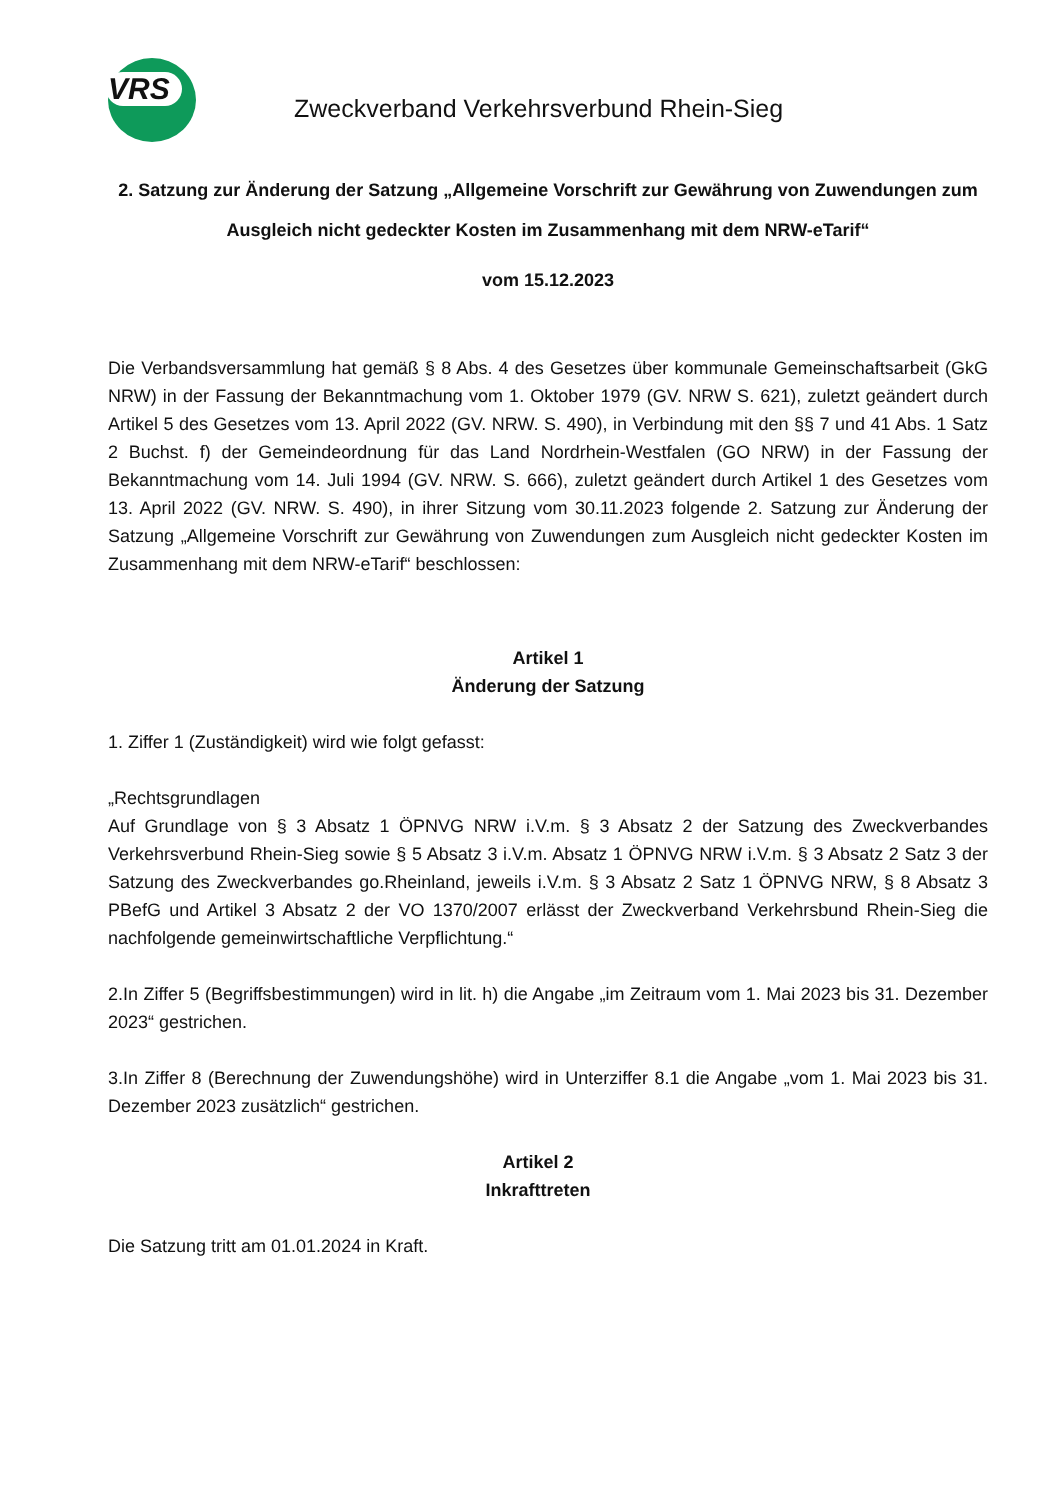VRS
Zweckverband Verkehrsverbund Rhein-Sieg
2. Satzung zur Änderung der Satzung „Allgemeine Vorschrift zur Gewährung von Zuwendungen zum Ausgleich nicht gedeckter Kosten im Zusammenhang mit dem NRW-eTarif“
vom 15.12.2023
Die Verbandsversammlung hat gemäß § 8 Abs. 4 des Gesetzes über kommunale Gemeinschaftsarbeit (GkG NRW) in der Fassung der Bekanntmachung vom 1. Oktober 1979 (GV. NRW S. 621), zuletzt geändert durch Artikel 5 des Gesetzes vom 13. April 2022 (GV. NRW. S. 490), in Verbindung mit den §§ 7 und 41 Abs. 1 Satz 2 Buchst. f) der Gemeindeordnung für das Land Nordrhein-Westfalen (GO NRW) in der Fassung der Bekanntmachung vom 14. Juli 1994 (GV. NRW. S. 666), zuletzt geändert durch Artikel 1 des Gesetzes vom 13. April 2022 (GV. NRW. S. 490), in ihrer Sitzung vom 30.11.2023 folgende 2. Satzung zur Änderung der Satzung „Allgemeine Vorschrift zur Gewährung von Zuwendungen zum Ausgleich nicht gedeckter Kosten im Zusammenhang mit dem NRW-eTarif“ beschlossen:
Artikel 1
Änderung der Satzung
1. Ziffer 1 (Zuständigkeit) wird wie folgt gefasst:
„Rechtsgrundlagen
Auf Grundlage von § 3 Absatz 1 ÖPNVG NRW i.V.m. § 3 Absatz 2 der Satzung des Zweckverbandes Verkehrsverbund Rhein-Sieg sowie § 5 Absatz 3 i.V.m. Absatz 1 ÖPNVG NRW i.V.m. § 3 Absatz 2 Satz 3 der Satzung des Zweckverbandes go.Rheinland, jeweils i.V.m. § 3 Absatz 2 Satz 1 ÖPNVG NRW, § 8 Absatz 3 PBefG und Artikel 3 Absatz 2 der VO 1370/2007 erlässt der Zweckverband Verkehrsbund Rhein-Sieg die nachfolgende gemeinwirtschaftliche Verpflichtung.“
2.In Ziffer 5 (Begriffsbestimmungen) wird in lit. h) die Angabe „im Zeitraum vom 1. Mai 2023 bis 31. Dezember 2023“ gestrichen.
3.In Ziffer 8 (Berechnung der Zuwendungshöhe) wird in Unterziffer 8.1 die Angabe „vom 1. Mai 2023 bis 31. Dezember 2023 zusätzlich“ gestrichen.
Artikel 2
Inkrafttreten
Die Satzung tritt am 01.01.2024 in Kraft.